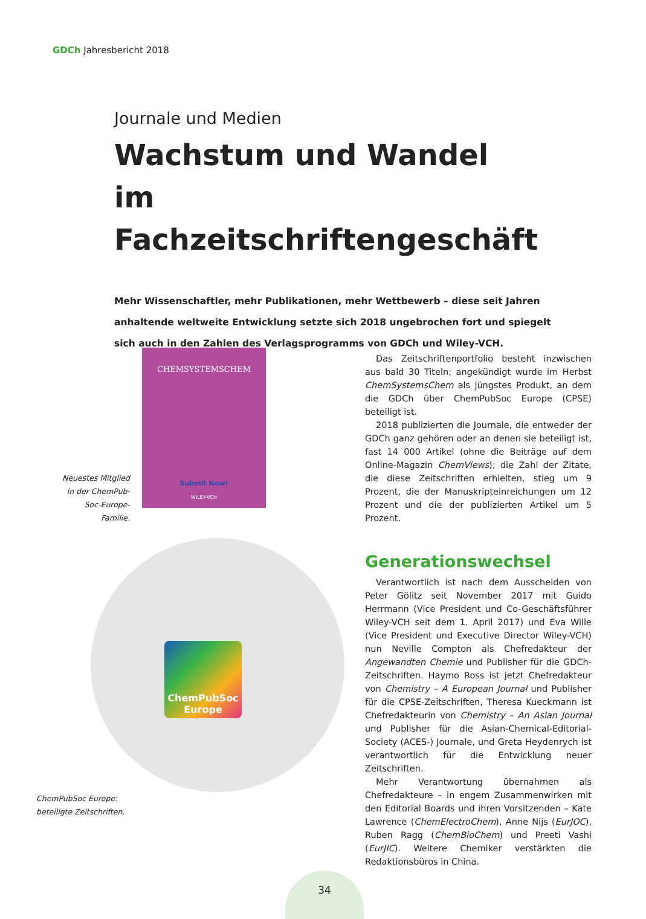GDCh Jahresbericht 2018
Journale und Medien
Wachstum und Wandel
im Fachzeitschriftengeschäft
Mehr Wissenschaftler, mehr Publikationen, mehr Wettbewerb – diese seit Jahren anhaltende weltweite Entwicklung setzte sich 2018 ungebrochen fort und spiegelt sich auch in den Zahlen des Verlagsprogramms von GDCh und Wiley-VCH.
CHEMSYSTEMSCHEM
Submit Now!
WILEY-VCH
Neuestes Mitglied in der ChemPub-Soc-Europe-Familie.
ChemPubSoc Europe
ChemPubSoc Europe:
beteiligte Zeitschriften.
Das Zeitschriftenportfolio besteht inzwischen aus bald 30 Titeln; angekündigt wurde im Herbst ChemSystemsChem als jüngstes Produkt, an dem die GDCh über ChemPubSoc Europe (CPSE) beteiligt ist.
2018 publizierten die Journale, die entweder der GDCh ganz gehören oder an denen sie beteiligt ist, fast 14 000 Artikel (ohne die Beiträge auf dem Online-Magazin ChemViews); die Zahl der Zitate, die diese Zeitschriften erhielten, stieg um 9 Prozent, die der Manuskripteinreichungen um 12 Prozent und die der publizierten Artikel um 5 Prozent.
Generationswechsel
Verantwortlich ist nach dem Ausscheiden von Peter Gölitz seit November 2017 mit Guido Herrmann (Vice President und Co-Geschäftsführer Wiley-VCH seit dem 1. April 2017) und Eva Wille (Vice President und Executive Director Wiley-VCH) nun Neville Compton als Chefredakteur der Angewandten Chemie und Publisher für die GDCh-Zeitschriften. Haymo Ross ist jetzt Chefredakteur von Chemistry – A European Journal und Publisher für die CPSE-Zeitschriften, Theresa Kueckmann ist Chefredakteurin von Chemistry – An Asian Journal und Publisher für die Asian-Chemical-Editorial-Society (ACES-) Journale, und Greta Heydenrych ist verantwortlich für die Entwicklung neuer Zeitschriften.
Mehr Verantwortung übernahmen als Chefredakteure – in engem Zusammenwirken mit den Editorial Boards und ihren Vorsitzenden – Kate Lawrence (ChemElectroChem), Anne Nijs (EurJOC), Ruben Ragg (ChemBioChem) und Preeti Vashi (EurJIC). Weitere Chemiker verstärkten die Redaktionsbüros in China.
34